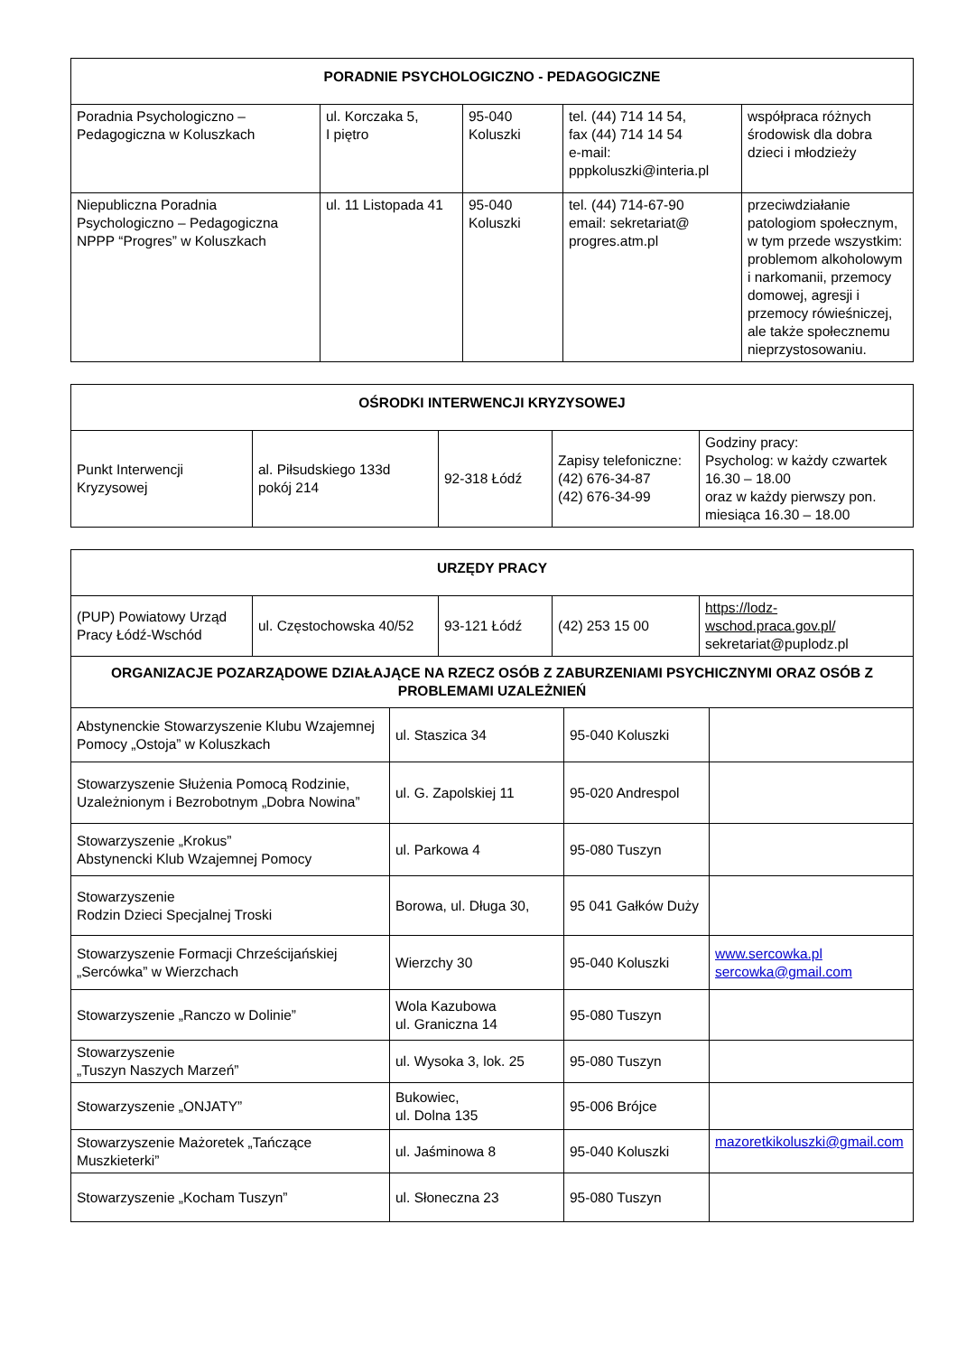| PORADNIE PSYCHOLOGICZNO - PEDAGOGICZNE | | | | |
| --- | --- | --- | --- | --- |
| Poradnia Psychologiczno – Pedagogiczna w Koluszkach | ul. Korczaka 5, I piętro | 95-040 Koluszki | tel. (44) 714 14 54, fax (44) 714 14 54 e-mail: pppkoluszki@interia.pl | współpraca różnych środowisk dla dobra dzieci i młodzieży |
| Niepubliczna Poradnia Psychologiczno – Pedagogiczna NPPP “Progres” w Koluszkach | ul. 11 Listopada 41 | 95-040 Koluszki | tel. (44) 714-67-90 email: sekretariat@ progres.atm.pl | przeciwdziałanie patologiom społecznym, w tym przede wszystkim: problemom alkoholowym i narkomanii, przemocy domowej, agresji i przemocy rówieśniczej, ale także społecznemu nieprzystosowaniu. |
| OŚRODKI INTERWENCJI KRYZYSOWEJ | | | | |
| --- | --- | --- | --- | --- |
| Punkt Interwencji Kryzysowej | al. Piłsudskiego 133d pokój 214 | 92-318 Łódź | Zapisy telefoniczne: (42) 676-34-87 (42) 676-34-99 | Godziny pracy: Psycholog: w każdy czwartek 16.30 – 18.00 oraz w każdy pierwszy pon. miesiąca 16.30 – 18.00 |
| URZĘDY PRACY | | | | |
| --- | --- | --- | --- | --- |
| (PUP) Powiatowy Urząd Pracy Łódź-Wschód | ul. Częstochowska 40/52 | 93-121 Łódź | (42) 253 15 00 | https://lodz-wschod.praca.gov.pl/ sekretariat@puplodz.pl |
| ORGANIZACJE POZARZĄDOWE DZIAŁAJĄCE NA RZECZ OSÓB Z ZABURZENIAMI PSYCHICZNYMI ORAZ OSÓB Z PROBLEMAMI UZALEŻNIEŃ | | | |
| --- | --- | --- | --- |
| Abstynenckie Stowarzyszenie Klubu Wzajemnej Pomocy „Ostoja” w Koluszkach | ul. Staszica 34 | 95-040 Koluszki | |
| Stowarzyszenie Służenia Pomocą Rodzinie, Uzależnionym i Bezrobotnym „Dobra Nowina” | ul. G. Zapolskiej 11 | 95-020 Andrespol | |
| Stowarzyszenie „Krokus” Abstynencki Klub Wzajemnej Pomocy | ul. Parkowa 4 | 95-080 Tuszyn | |
| Stowarzyszenie Rodzin Dzieci Specjalnej Troski | Borowa, ul. Długa 30, | 95 041 Gałków Duży | |
| Stowarzyszenie Formacji Chrześcijańskiej „Sercówka” w Wierzchach | Wierzchy 30 | 95-040 Koluszki | www.sercowka.pl sercowka@gmail.com |
| Stowarzyszenie „Ranczo w Dolinie” | Wola Kazubowa ul. Graniczna 14 | 95-080 Tuszyn | |
| Stowarzyszenie „Tuszyn Naszych Marzeń” | ul. Wysoka 3, lok. 25 | 95-080 Tuszyn | |
| Stowarzyszenie „ONJATY” | Bukowiec, ul. Dolna 135 | 95-006 Brójce | |
| Stowarzyszenie Mażoretek „Tańczące Muszkieterki” | ul. Jaśminowa 8 | 95-040 Koluszki | mazoretkikoluszki@gmail.com |
| Stowarzyszenie „Kocham Tuszyn” | ul. Słoneczna 23 | 95-080 Tuszyn | |